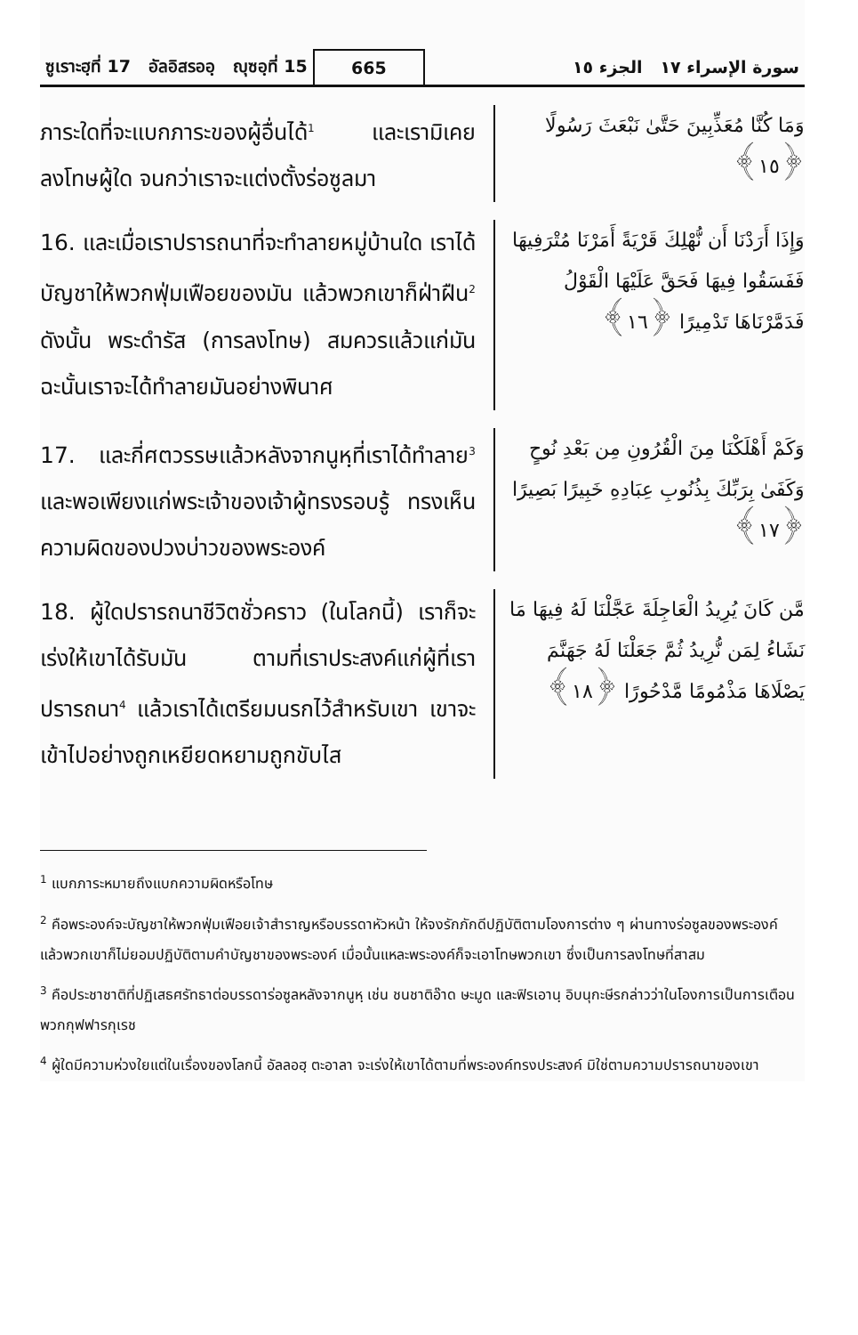ซูเราะฮฺที่ 17 อัลอิสรออฺ ญุซอฺที่ 15
665
سورة الإسراء ١٧ الجزء ١٥
ภาระใดที่จะแบกภาระของผู้อื่นได้<sup>1</sup> และเรามิเคยลงโทษผู้ใด จนกว่าเราจะแต่งตั้งร่อซูลมา
وَمَا كُنَّا مُعَذِّبِينَ حَتَّىٰ نَبْعَثَ رَسُولًا ﴿١٥﴾
16. และเมื่อเราปรารถนาที่จะทำลายหมู่บ้านใด เราได้บัญชาให้พวกฟุ่มเฟือยของมัน แล้วพวกเขาก็ฝ่าฝืน<sup>2</sup> ดังนั้น พระดำรัส (การลงโทษ) สมควรแล้วแก่มัน ฉะนั้นเราจะได้ทำลายมันอย่างพินาศ
وَإِذَا أَرَدْنَا أَن نُّهْلِكَ قَرْيَةً أَمَرْنَا مُتْرَفِيهَا فَفَسَقُوا فِيهَا فَحَقَّ عَلَيْهَا الْقَوْلُ فَدَمَّرْنَاهَا تَدْمِيرًا ﴿١٦﴾
17. และกี่ศตวรรษแล้วหลังจากนูหฺที่เราได้ทำลาย<sup>3</sup> และพอเพียงแก่พระเจ้าของเจ้าผู้ทรงรอบรู้ ทรงเห็นความผิดของปวงบ่าวของพระองค์
وَكَمْ أَهْلَكْنَا مِنَ الْقُرُونِ مِن بَعْدِ نُوحٍ وَكَفَىٰ بِرَبِّكَ بِذُنُوبِ عِبَادِهِ خَبِيرًا بَصِيرًا ﴿١٧﴾
18. ผู้ใดปรารถนาชีวิตชั่วคราว (ในโลกนี้) เราก็จะเร่งให้เขาได้รับมัน ตามที่เราประสงค์แก่ผู้ที่เราปรารถนา<sup>4</sup> แล้วเราได้เตรียมนรกไว้สำหรับเขา เขาจะเข้าไปอย่างถูกเหยียดหยามถูกขับไส
مَّن كَانَ يُرِيدُ الْعَاجِلَةَ عَجَّلْنَا لَهُ فِيهَا مَا نَشَاءُ لِمَن نُّرِيدُ ثُمَّ جَعَلْنَا لَهُ جَهَنَّمَ يَصْلَاهَا مَذْمُومًا مَّدْحُورًا ﴿١٨﴾
<sup>1</sup> แบกภาระหมายถึงแบกความผิดหรือโทษ
<sup>2</sup> คือพระองค์จะบัญชาให้พวกฟุ่มเฟือยเจ้าสำราญหรือบรรดาหัวหน้า ให้จงรักภักดีปฏิบัติตามโองการต่าง ๆ ผ่านทางร่อซูลของพระองค์ แล้วพวกเขาก็ไม่ยอมปฏิบัติตามคำบัญชาของพระองค์ เมื่อนั้นแหละพระองค์ก็จะเอาโทษพวกเขา ซึ่งเป็นการลงโทษที่สาสม
<sup>3</sup> คือประชาชาติที่ปฏิเสธศรัทธาต่อบรรดาร่อซูลหลังจากนูหฺ เช่น ชนชาติอ๊าด ษะมูด และฟิรเอานฺ อิบนุกะษีรกล่าวว่าในโองการเป็นการเตือนพวกกุฟฟารกุเรช
<sup>4</sup> ผู้ใดมีความห่วงใยแต่ในเรื่องของโลกนี้ อัลลอฮฺ ตะอาลา จะเร่งให้เขาได้ตามที่พระองค์ทรงประสงค์ มิใช่ตามความปรารถนาของเขา